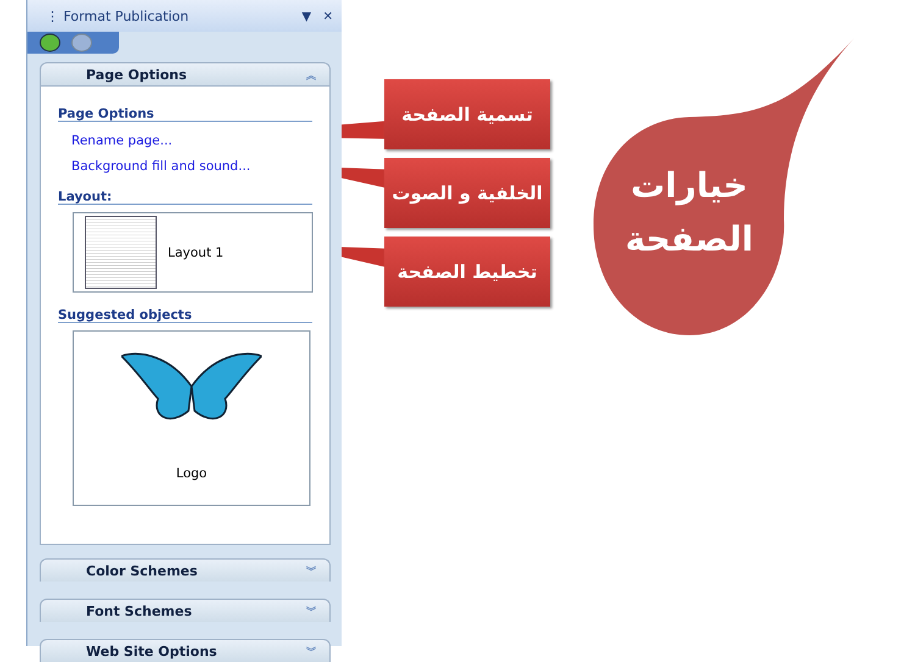⋮ Format Publication ▼ ✕
Page Options ︽
Page Options
Rename page...
Background fill and sound...
Layout:
Layout 1
Suggested objects
Logo
Color Schemes ︾
Font Schemes ︾
Web Site Options ︾
تسمية الصفحة
الخلفية و الصوت
تخطيط الصفحة
خيارات
الصفحة